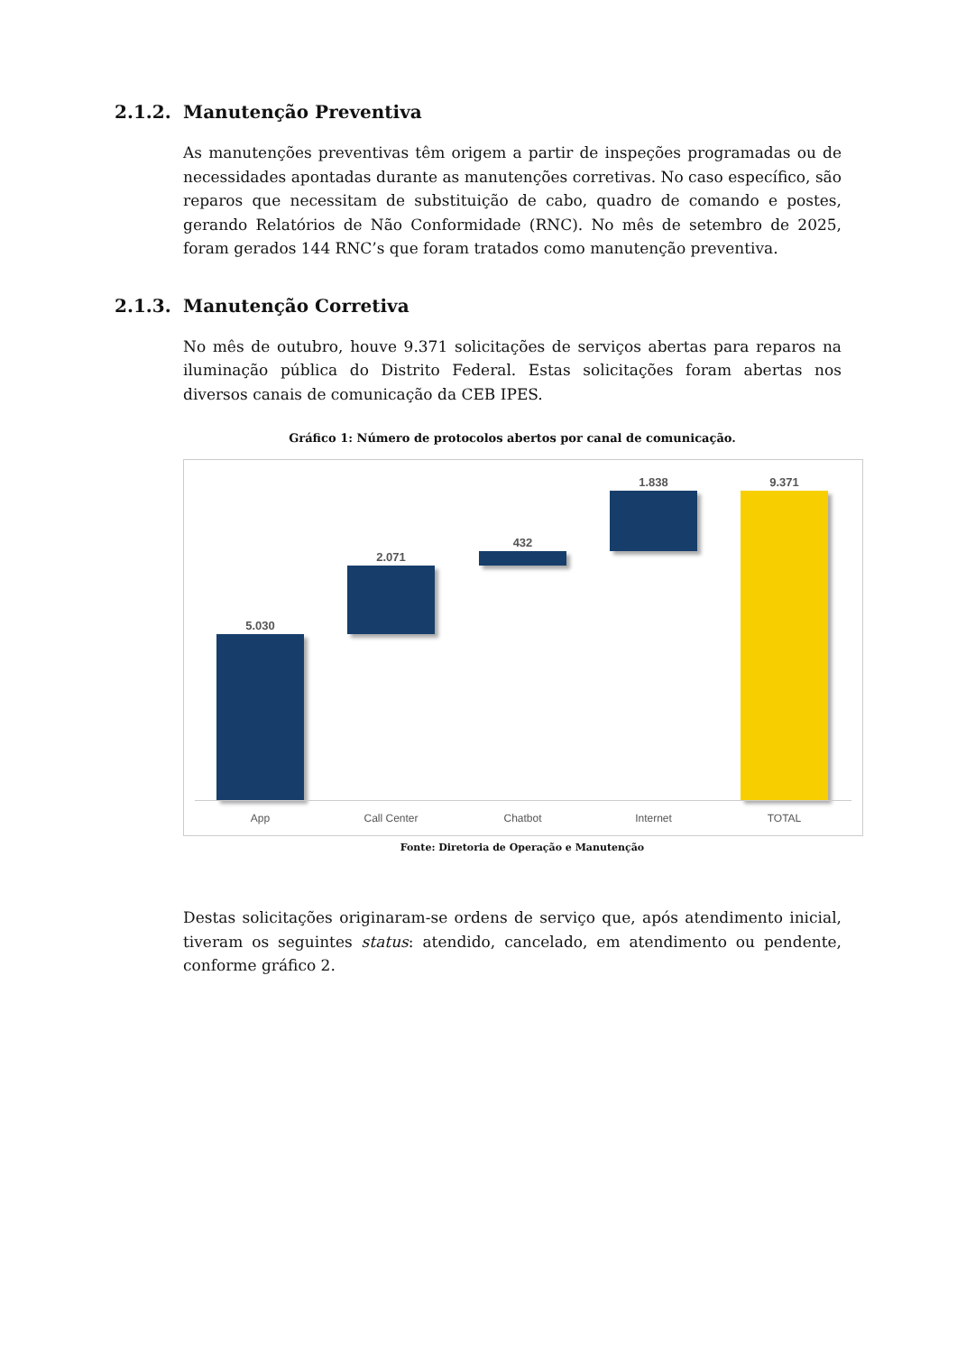2.1.2. Manutenção Preventiva
As manutenções preventivas têm origem a partir de inspeções programadas ou de necessidades apontadas durante as manutenções corretivas. No caso específico, são reparos que necessitam de substituição de cabo, quadro de comando e postes, gerando Relatórios de Não Conformidade (RNC). No mês de setembro de 2025, foram gerados 144 RNC’s que foram tratados como manutenção preventiva.
2.1.3. Manutenção Corretiva
No mês de outubro, houve 9.371 solicitações de serviços abertas para reparos na iluminação pública do Distrito Federal. Estas solicitações foram abertas nos diversos canais de comunicação da CEB IPES.
Gráfico 1: Número de protocolos abertos por canal de comunicação.
5.030
2.071
432
1.838 9.371
App Call Center Chatbot Internet TOTAL
Fonte: Diretoria de Operação e Manutenção
Destas solicitações originaram-se ordens de serviço que, após atendimento inicial, tiveram os seguintes status: atendido, cancelado, em atendimento ou pendente, conforme gráfico 2.